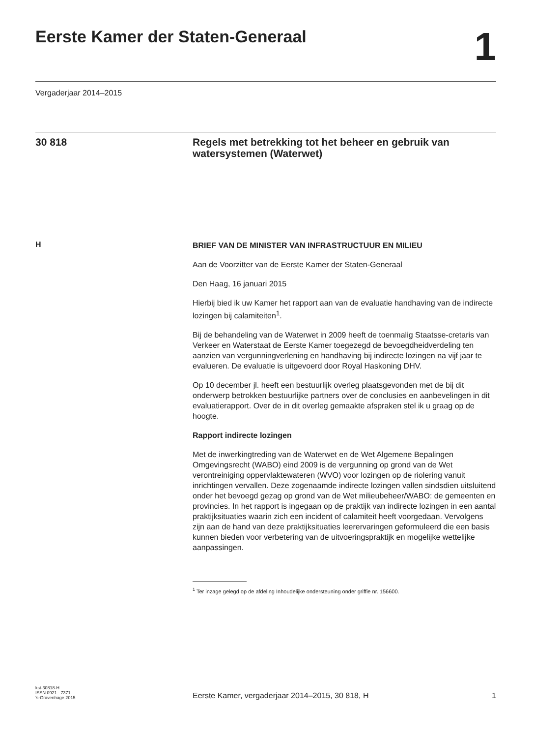Eerste Kamer der Staten-Generaal
1
Vergaderjaar 2014–2015
30 818
Regels met betrekking tot het beheer en gebruik van watersystemen (Waterwet)
H
BRIEF VAN DE MINISTER VAN INFRASTRUCTUUR EN MILIEU
Aan de Voorzitter van de Eerste Kamer der Staten-Generaal
Den Haag, 16 januari 2015
Hierbij bied ik uw Kamer het rapport aan van de evaluatie handhaving van de indirecte lozingen bij calamiteiten<sup>1</sup>.
Bij de behandeling van de Waterwet in 2009 heeft de toenmalig Staatsse-cretaris van Verkeer en Waterstaat de Eerste Kamer toegezegd de bevoegdheidverdeling ten aanzien van vergunningverlening en handhaving bij indirecte lozingen na vijf jaar te evalueren. De evaluatie is uitgevoerd door Royal Haskoning DHV.
Op 10 december jl. heeft een bestuurlijk overleg plaatsgevonden met de bij dit onderwerp betrokken bestuurlijke partners over de conclusies en aanbevelingen in dit evaluatierapport. Over de in dit overleg gemaakte afspraken stel ik u graag op de hoogte.
Rapport indirecte lozingen
Met de inwerkingtreding van de Waterwet en de Wet Algemene Bepalingen Omgevingsrecht (WABO) eind 2009 is de vergunning op grond van de Wet verontreiniging oppervlaktewateren (WVO) voor lozingen op de riolering vanuit inrichtingen vervallen. Deze zogenaamde indirecte lozingen vallen sindsdien uitsluitend onder het bevoegd gezag op grond van de Wet milieubeheer/WABO: de gemeenten en provincies. In het rapport is ingegaan op de praktijk van indirecte lozingen in een aantal praktijksituaties waarin zich een incident of calamiteit heeft voorgedaan. Vervolgens zijn aan de hand van deze praktijksituaties leerervaringen geformuleerd die een basis kunnen bieden voor verbetering van de uitvoeringspraktijk en mogelijke wettelijke aanpassingen.
<sup>1</sup> Ter inzage gelegd op de afdeling Inhoudelijke ondersteuning onder griffie nr. 156600.
kst-30818-H
ISSN 0921 - 7371
’s-Gravenhage 2015
Eerste Kamer, vergaderjaar 2014–2015, 30 818, H
1